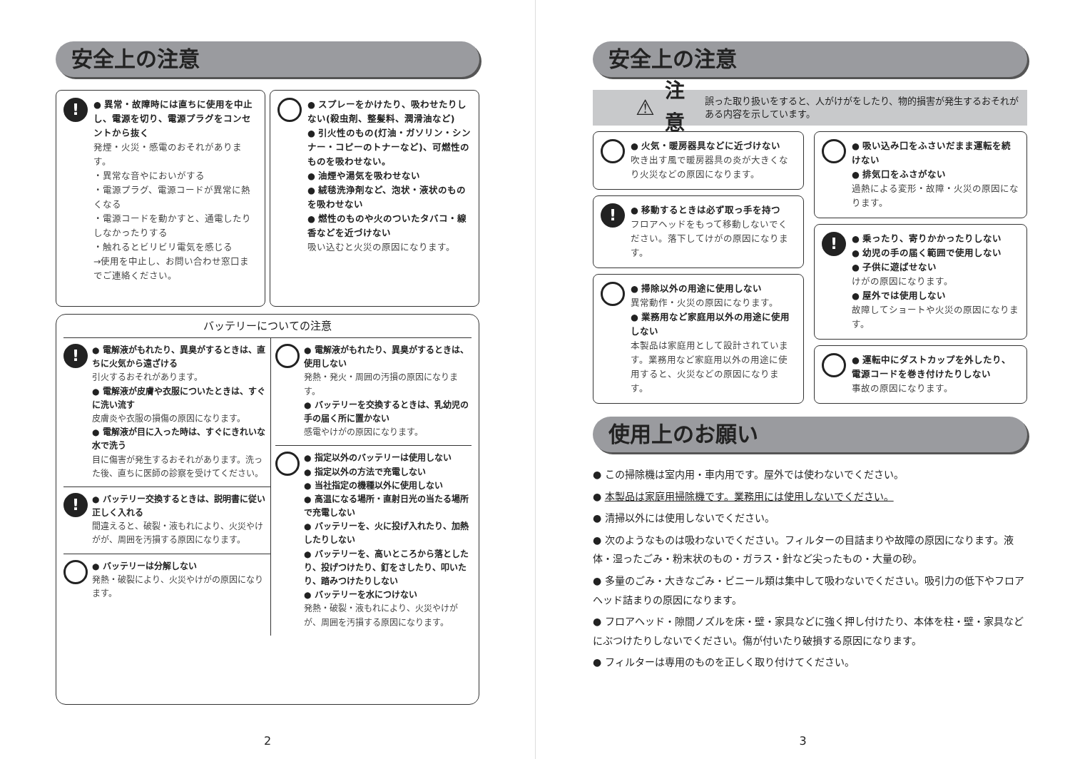安全上の注意
!
● 異常・故障時には直ちに使用を中止し、電源を切り、電源プラグをコンセントから抜く
発煙・火災・感電のおそれがあります。
・異常な音やにおいがする
・電源プラグ、電源コードが異常に熱くなる
・電源コードを動かすと、通電したりしなかったりする
・触れるとビリビリ電気を感じる
→使用を中止し、お問い合わせ窓口までご連絡ください。
● スプレーをかけたり、吸わせたりしない(殺虫剤、整髪料、潤滑油など)
● 引火性のもの(灯油・ガソリン・シンナー・コピーのトナーなど)、可燃性のものを吸わせない。
● 油煙や湯気を吸わせない
● 絨毯洗浄剤など、泡状・液状のものを吸わせない
● 燃性のものや火のついたタバコ・線香などを近づけない
吸い込むと火災の原因になります。
バッテリーについての注意
!
● 電解液がもれたり、異臭がするときは、直ちに火気から遠ざける
引火するおそれがあります。
● 電解液が皮膚や衣服についたときは、すぐに洗い流す
皮膚炎や衣服の損傷の原因になります。
● 電解液が目に入った時は、すぐにきれいな水で洗う
目に傷害が発生するおそれがあります。洗った後、直ちに医師の診察を受けてください。
!
● バッテリー交換するときは、説明書に従い正しく入れる
間違えると、破裂・液もれにより、火災やけがが、周囲を汚損する原因になります。
● バッテリーは分解しない
発熱・破裂により、火災やけがの原因になります。
● 電解液がもれたり、異臭がするときは、使用しない
発熱・発火・周囲の汚損の原因になります。
● バッテリーを交換するときは、乳幼児の手の届く所に置かない
感電やけがの原因になります。
● 指定以外のバッテリーは使用しない
● 指定以外の方法で充電しない
● 当社指定の機種以外に使用しない
● 高温になる場所・直射日光の当たる場所で充電しない
● バッテリーを、火に投げ入れたり、加熱したりしない
● バッテリーを、高いところから落としたり、投げつけたり、釘をさしたり、叩いたり、踏みつけたりしない
● バッテリーを水につけない
発熱・破裂・液もれにより、火災やけがが、周囲を汚損する原因になります。
2
安全上の注意
⚠ 注意 誤った取り扱いをすると、人がけがをしたり、物的損害が発生するおそれがある内容を示しています。
● 火気・暖房器具などに近づけない
吹き出す風で暖房器具の炎が大きくなり火災などの原因になります。
!
● 移動するときは必ず取っ手を持つ
フロアヘッドをもって移動しないでください。落下してけがの原因になります。
● 掃除以外の用途に使用しない
異常動作・火災の原因になります。
● 業務用など家庭用以外の用途に使用しない
本製品は家庭用として設計されています。業務用など家庭用以外の用途に使用すると、火災などの原因になります。
● 吸い込み口をふさいだまま運転を続けない
● 排気口をふさがない
過熱による変形・故障・火災の原因になります。
!
● 乗ったり、寄りかかったりしない
● 幼児の手の届く範囲で使用しない
● 子供に遊ばせない
けがの原因になります。
● 屋外では使用しない
故障してショートや火災の原因になります。
● 運転中にダストカップを外したり、電源コードを巻き付けたりしない
事故の原因になります。
使用上のお願い
● この掃除機は室内用・車内用です。屋外では使わないでください。
● 本製品は家庭用掃除機です。業務用には使用しないでください。
● 清掃以外には使用しないでください。
● 次のようなものは吸わないでください。フィルターの目詰まりや故障の原因になります。液体・湿ったごみ・粉末状のもの・ガラス・針など尖ったもの・大量の砂。
● 多量のごみ・大きなごみ・ビニール類は集中して吸わないでください。吸引力の低下やフロアヘッド詰まりの原因になります。
● フロアヘッド・隙間ノズルを床・壁・家具などに強く押し付けたり、本体を柱・壁・家具などにぶつけたりしないでください。傷が付いたり破損する原因になります。
● フィルターは専用のものを正しく取り付けてください。
3